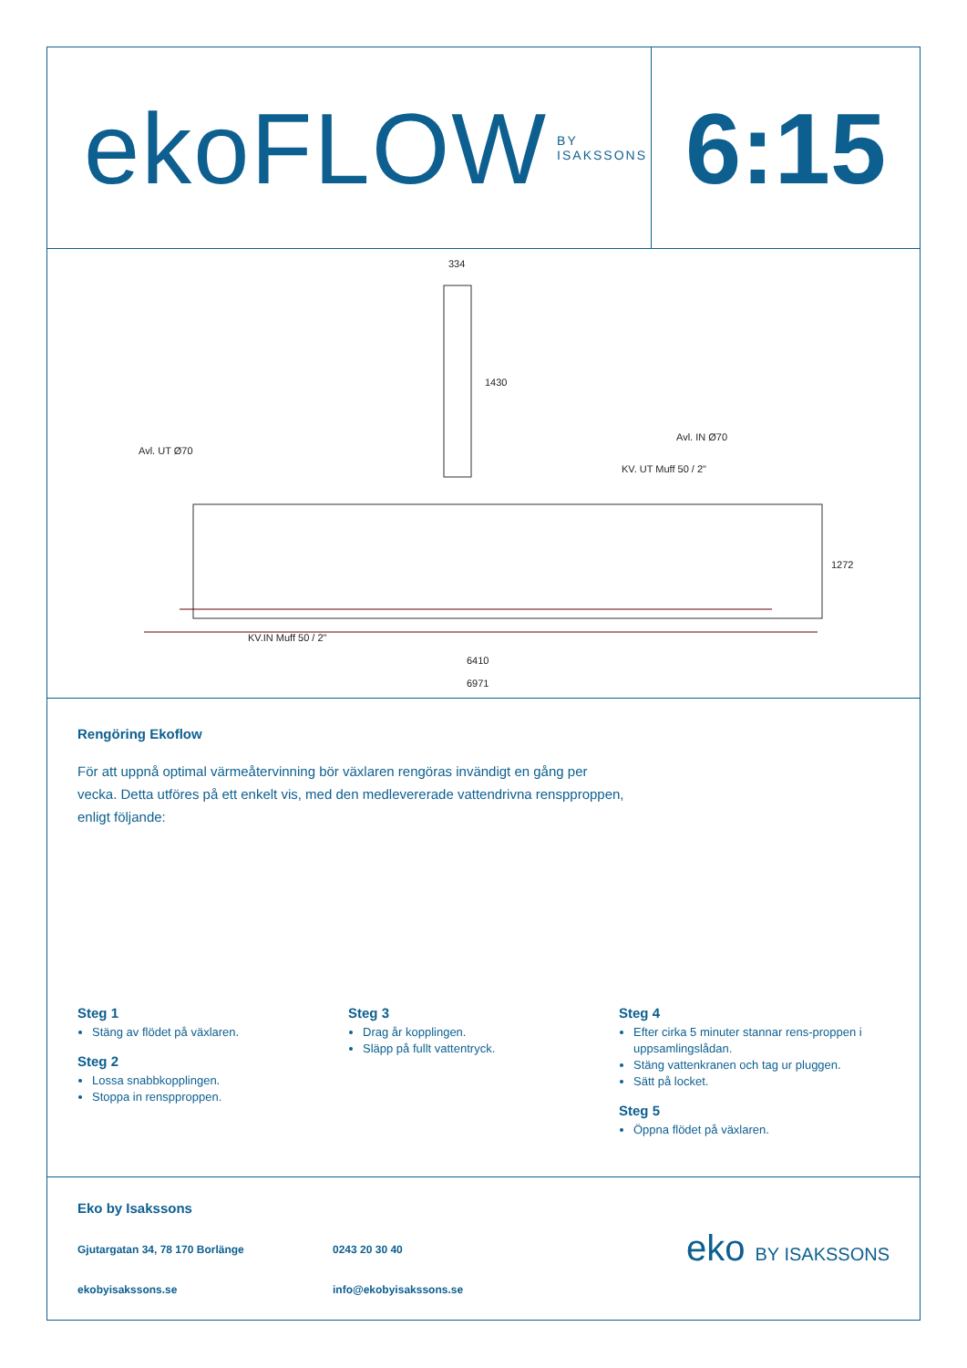ekoFLOW BY ISAKSSONS
6:15
334
1430
Avl. UT Ø70
Avl. IN Ø70
KV. UT Muff 50 / 2"
1272
KV.IN Muff 50 / 2"
6410
6971
Rengöring Ekoflow
För att uppnå optimal värmeåtervinning bör växlaren rengöras invändigt en gång per vecka. Detta utföres på ett enkelt vis, med den medlevererade vattendrivna renspproppen, enligt följande:
Steg 1
Stäng av flödet på växlaren.
Steg 2
Lossa snabbkopplingen.
Stoppa in renspproppen.
Steg 3
Drag år kopplingen.
Släpp på fullt vattentryck.
Steg 4
Efter cirka 5 minuter stannar rens-proppen i uppsamlingslådan.
Stäng vattenkranen och tag ur pluggen.
Sätt på locket.
Steg 5
Öppna flödet på växlaren.
Eko by Isakssons
Gjutargatan 34, 78 170 Borlänge
0243 20 30 40
ekobyisakssons.se
info@ekobyisakssons.se
eko BY ISAKSSONS